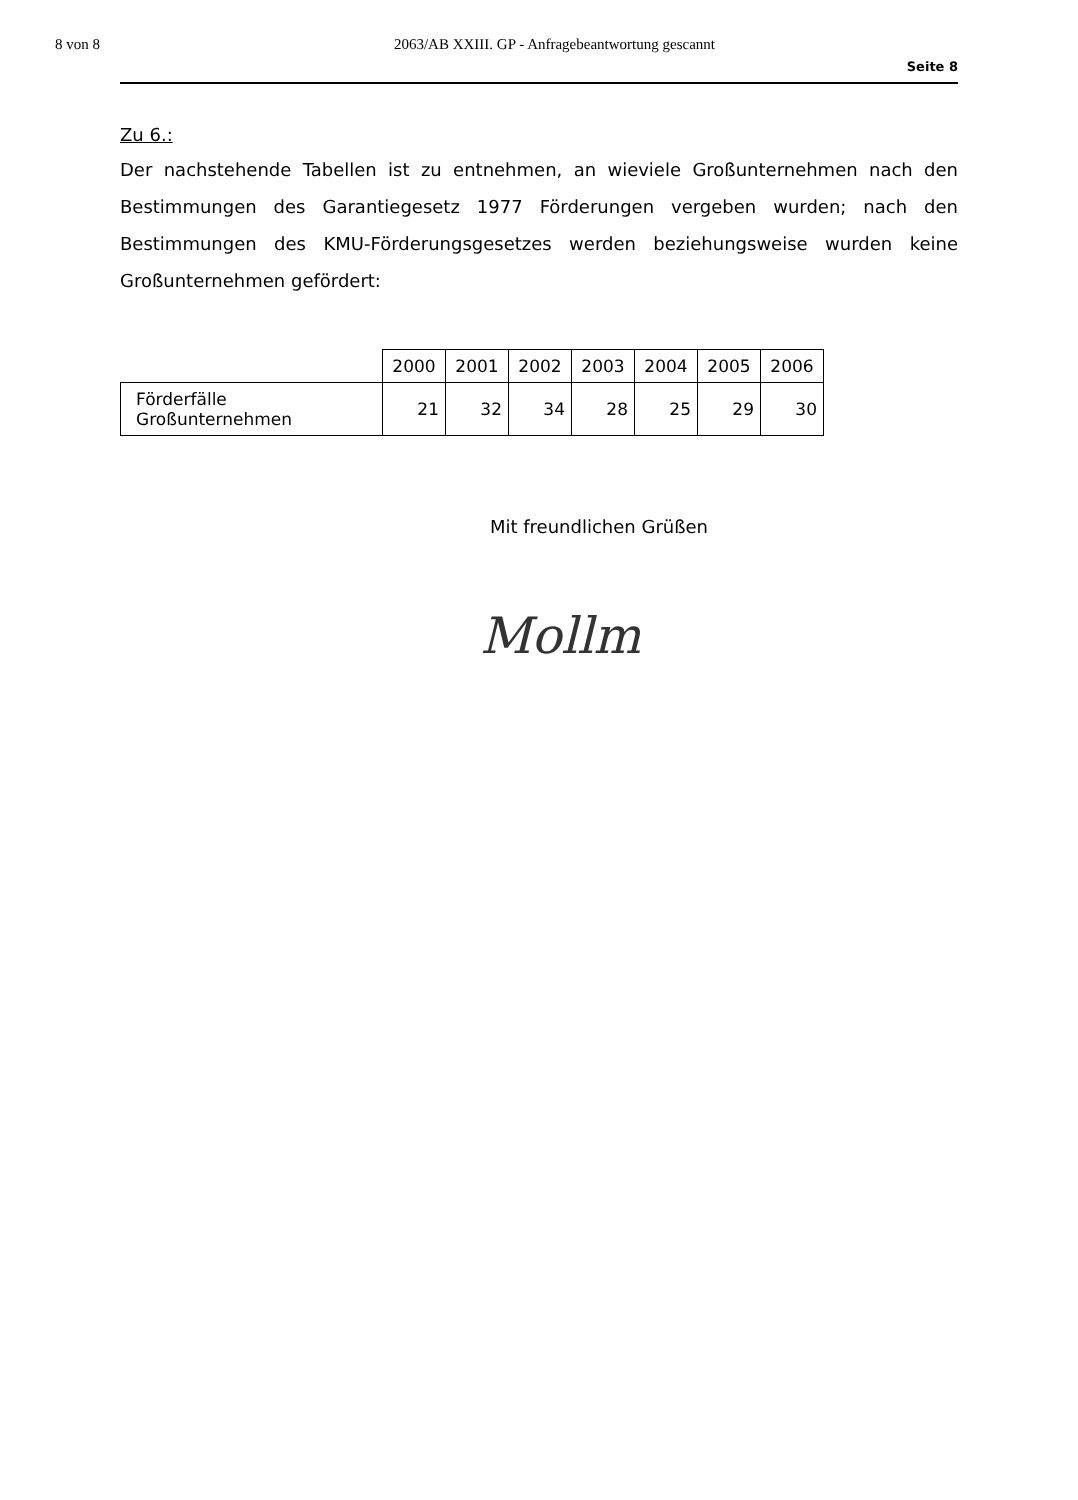8 von 8 2063/AB XXIII. GP - Anfragebeantwortung gescannt
Seite 8
Zu 6.:
Der nachstehende Tabellen ist zu entnehmen, an wieviele Großunternehmen nach den Bestimmungen des Garantiegesetz 1977 Förderungen vergeben wurden; nach den Bestimmungen des KMU-Förderungsgesetzes werden beziehungsweise wurden keine Großunternehmen gefördert:
| | 2000 | 2001 | 2002 | 2003 | 2004 | 2005 | 2006 |
| Förderfälle Großunternehmen | 21 | 32 | 34 | 28 | 25 | 29 | 30 |
Mit freundlichen Grüßen
Mollm